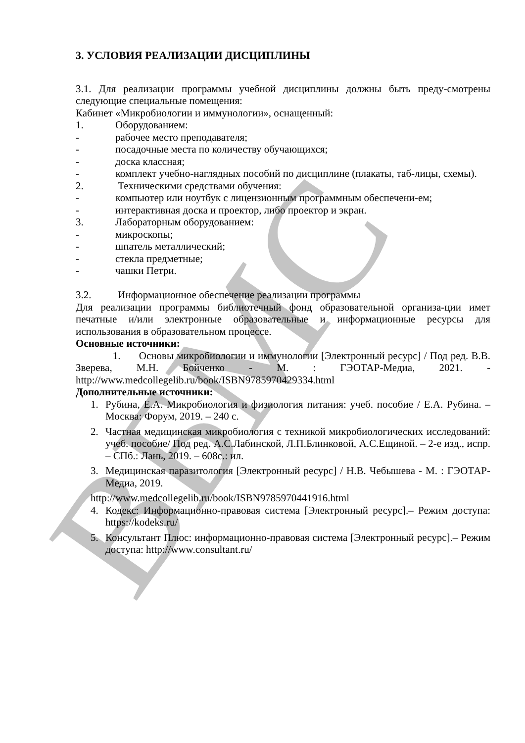ВБМС
3. УСЛОВИЯ РЕАЛИЗАЦИИ ДИСЦИПЛИНЫ
3.1. Для реализации программы учебной дисциплины должны быть преду-смотрены следующие специальные помещения:
Кабинет «Микробиологии и иммунологии», оснащенный:
1. Оборудованием:
- рабочее место преподавателя;
- посадочные места по количеству обучающихся;
- доска классная;
- комплект учебно-наглядных пособий по дисциплине (плакаты, таб-лицы, схемы).
2. Техническими средствами обучения:
- компьютер или ноутбук с лицензионным программным обеспечени-ем;
- интерактивная доска и проектор, либо проектор и экран.
3. Лабораторным оборудованием:
- микроскопы;
- шпатель металлический;
- стекла предметные;
- чашки Петри.
3.2. Информационное обеспечение реализации программы
Для реализации программы библиотечный фонд образовательной организа-ции имет печатные и/или электронные образовательные и информационные ресурсы для использования в образовательном процессе.
Основные источники:
1. Основы микробиологии и иммунологии [Электронный ресурс] / Под ред. В.В. Зверева, М.Н. Бойченко - М. : ГЭОТАР-Медиа, 2021. - http://www.medcollegelib.ru/book/ISBN9785970429334.html
Дополнительные источники:
1. Рубина, Е.А. Микробиология и физиология питания: учеб. пособие / Е.А. Рубина. – Москва: Форум, 2019. – 240 с.
2. Частная медицинская микробиология с техникой микробиологических исследований: учеб. пособие/ Под ред. А.С.Лабинской, Л.П.Блинковой, А.С.Ещиной. – 2-е изд., испр. – СПб.: Лань, 2019. – 608с.: ил.
3. Медицинская паразитология [Электронный ресурс] / Н.В. Чебышева - М. : ГЭОТАР-Медиа, 2019.
http://www.medcollegelib.ru/book/ISBN9785970441916.html
4. Кодекс: Информационно-правовая система [Электронный ресурс].– Режим доступа: https://kodeks.ru/
5. Консультант Плюс: информационно-правовая система [Электронный ресурс].– Режим доступа: http://www.consultant.ru/